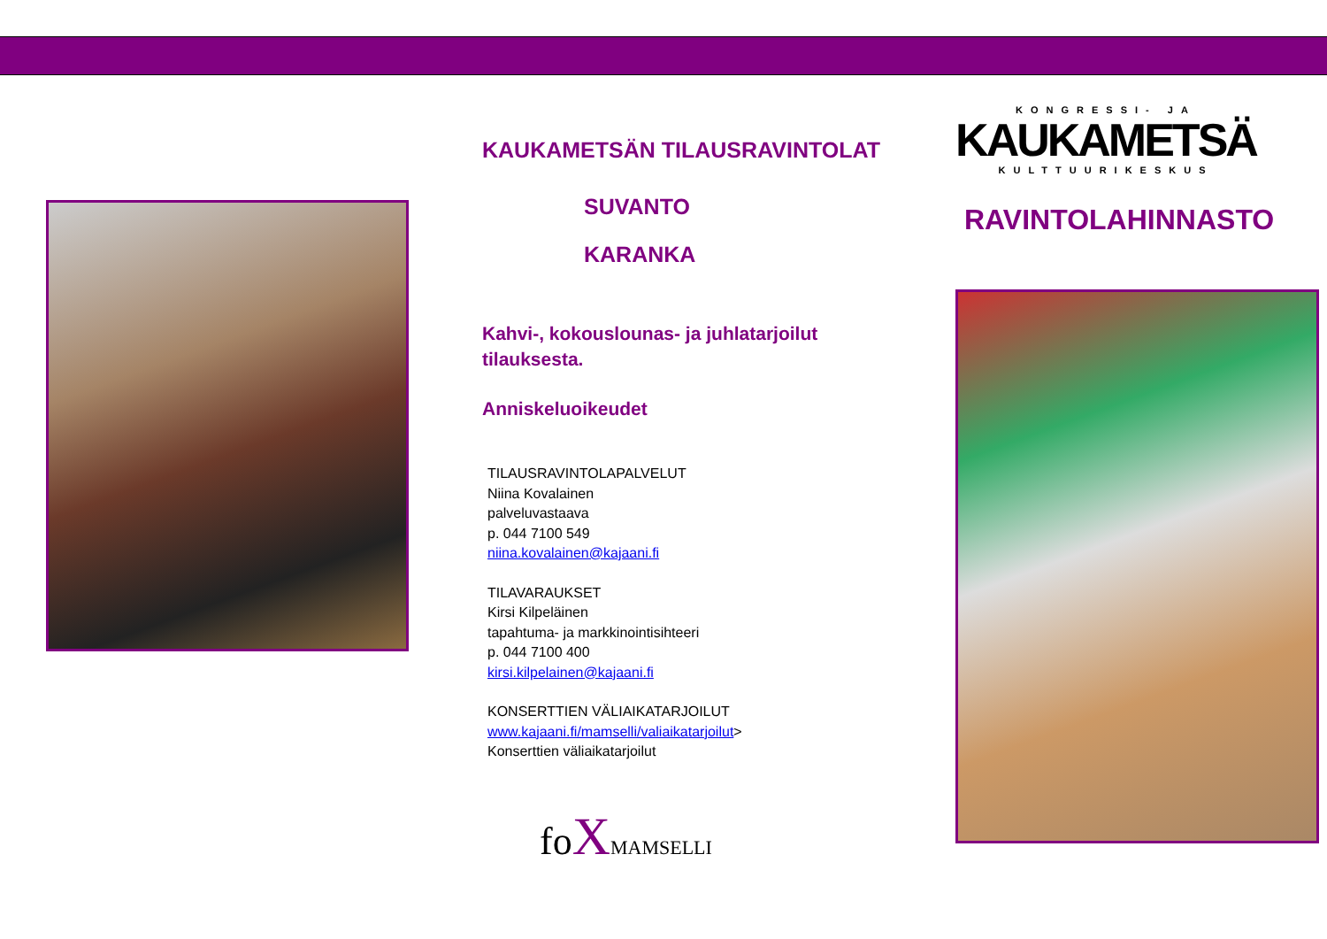KAUKAMETSÄN TILAUSRAVINTOLAT
SUVANTO
KARANKA
Kahvi-, kokouslounas- ja juhlatarjoilut tilauksesta.
Anniskeluoikeudet
TILAUSRAVINTOLAPALVELUT
Niina Kovalainen
palveluvastaava
p. 044 7100 549
niina.kovalainen@kajaani.fi
TILAVARAUKSET
Kirsi Kilpeläinen
tapahtuma- ja markkinointisihteeri
p. 044 7100 400
kirsi.kilpelainen@kajaani.fi
KONSERTTIEN VÄLIAIKATARJOILUT
www.kajaani.fi/mamselli/valiaikatarjoilut>
Konserttien väliaikatarjoilut
fo XMAMSELLI
KONGRESSI- JA
KAUKAMETSÄ
KULTTUURIKESKUS
RAVINTOLAHINNASTO